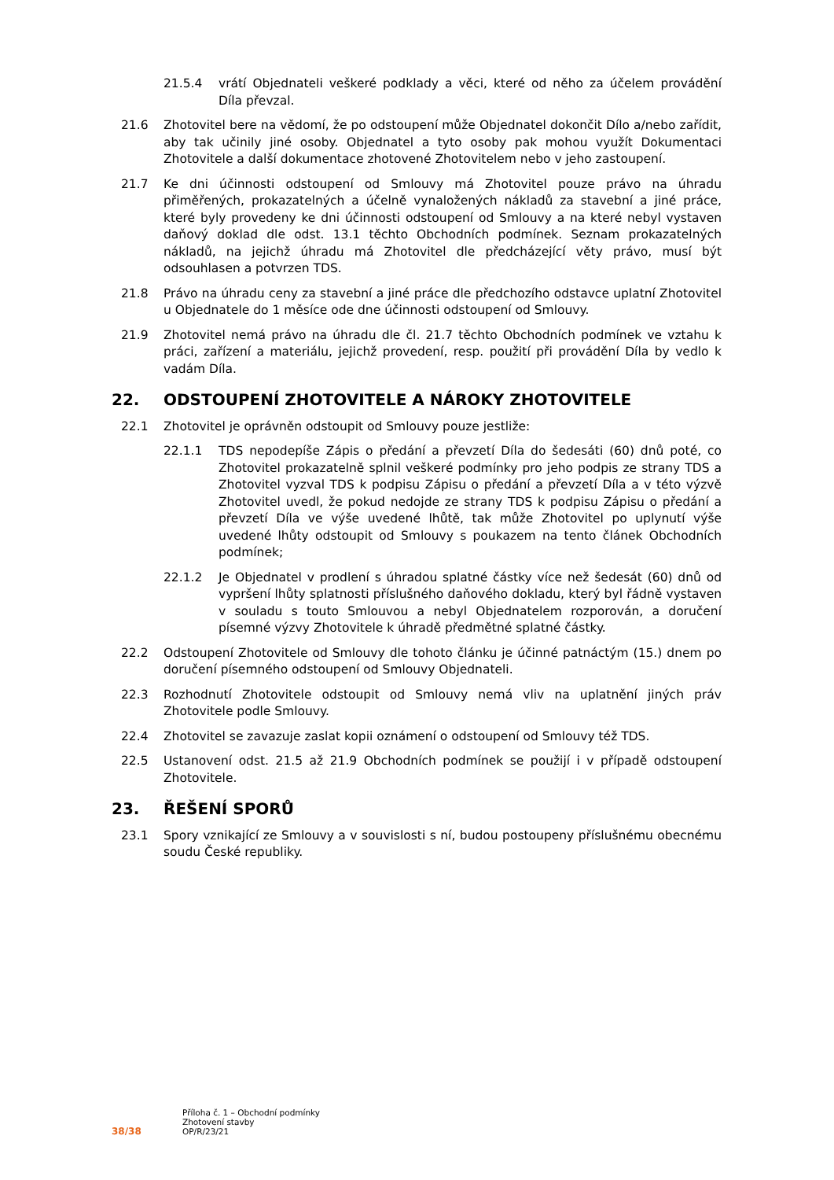21.5.4 vrátí Objednateli veškeré podklady a věci, které od něho za účelem provádění Díla převzal.
21.6 Zhotovitel bere na vědomí, že po odstoupení může Objednatel dokončit Dílo a/nebo zařídit, aby tak učinily jiné osoby. Objednatel a tyto osoby pak mohou využít Dokumentaci Zhotovitele a další dokumentace zhotovené Zhotovitelem nebo v jeho zastoupení.
21.7 Ke dni účinnosti odstoupení od Smlouvy má Zhotovitel pouze právo na úhradu přiměřených, prokazatelných a účelně vynaložených nákladů za stavební a jiné práce, které byly provedeny ke dni účinnosti odstoupení od Smlouvy a na které nebyl vystaven daňový doklad dle odst. 13.1 těchto Obchodních podmínek. Seznam prokazatelných nákladů, na jejichž úhradu má Zhotovitel dle předcházející věty právo, musí být odsouhlasen a potvrzen TDS.
21.8 Právo na úhradu ceny za stavební a jiné práce dle předchozího odstavce uplatní Zhotovitel u Objednatele do 1 měsíce ode dne účinnosti odstoupení od Smlouvy.
21.9 Zhotovitel nemá právo na úhradu dle čl. 21.7 těchto Obchodních podmínek ve vztahu k práci, zařízení a materiálu, jejichž provedení, resp. použití při provádění Díla by vedlo k vadám Díla.
22. ODSTOUPENÍ ZHOTOVITELE A NÁROKY ZHOTOVITELE
22.1 Zhotovitel je oprávněn odstoupit od Smlouvy pouze jestliže:
22.1.1 TDS nepodepíše Zápis o předání a převzetí Díla do šedesáti (60) dnů poté, co Zhotovitel prokazatelně splnil veškeré podmínky pro jeho podpis ze strany TDS a Zhotovitel vyzval TDS k podpisu Zápisu o předání a převzetí Díla a v této výzvě Zhotovitel uvedl, že pokud nedojde ze strany TDS k podpisu Zápisu o předání a převzetí Díla ve výše uvedené lhůtě, tak může Zhotovitel po uplynutí výše uvedené lhůty odstoupit od Smlouvy s poukazem na tento článek Obchodních podmínek;
22.1.2 Je Objednatel v prodlení s úhradou splatné částky více než šedesát (60) dnů od vypršení lhůty splatnosti příslušného daňového dokladu, který byl řádně vystaven v souladu s touto Smlouvou a nebyl Objednatelem rozporován, a doručení písemné výzvy Zhotovitele k úhradě předmětné splatné částky.
22.2 Odstoupení Zhotovitele od Smlouvy dle tohoto článku je účinné patnáctým (15.) dnem po doručení písemného odstoupení od Smlouvy Objednateli.
22.3 Rozhodnutí Zhotovitele odstoupit od Smlouvy nemá vliv na uplatnění jiných práv Zhotovitele podle Smlouvy.
22.4 Zhotovitel se zavazuje zaslat kopii oznámení o odstoupení od Smlouvy též TDS.
22.5 Ustanovení odst. 21.5 až 21.9 Obchodních podmínek se použijí i v případě odstoupení Zhotovitele.
23. ŘEŠENÍ SPORŮ
23.1 Spory vznikající ze Smlouvy a v souvislosti s ní, budou postoupeny příslušnému obecnému soudu České republiky.
38/38
Příloha č. 1 – Obchodní podmínky
Zhotovení stavby
OP/R/23/21